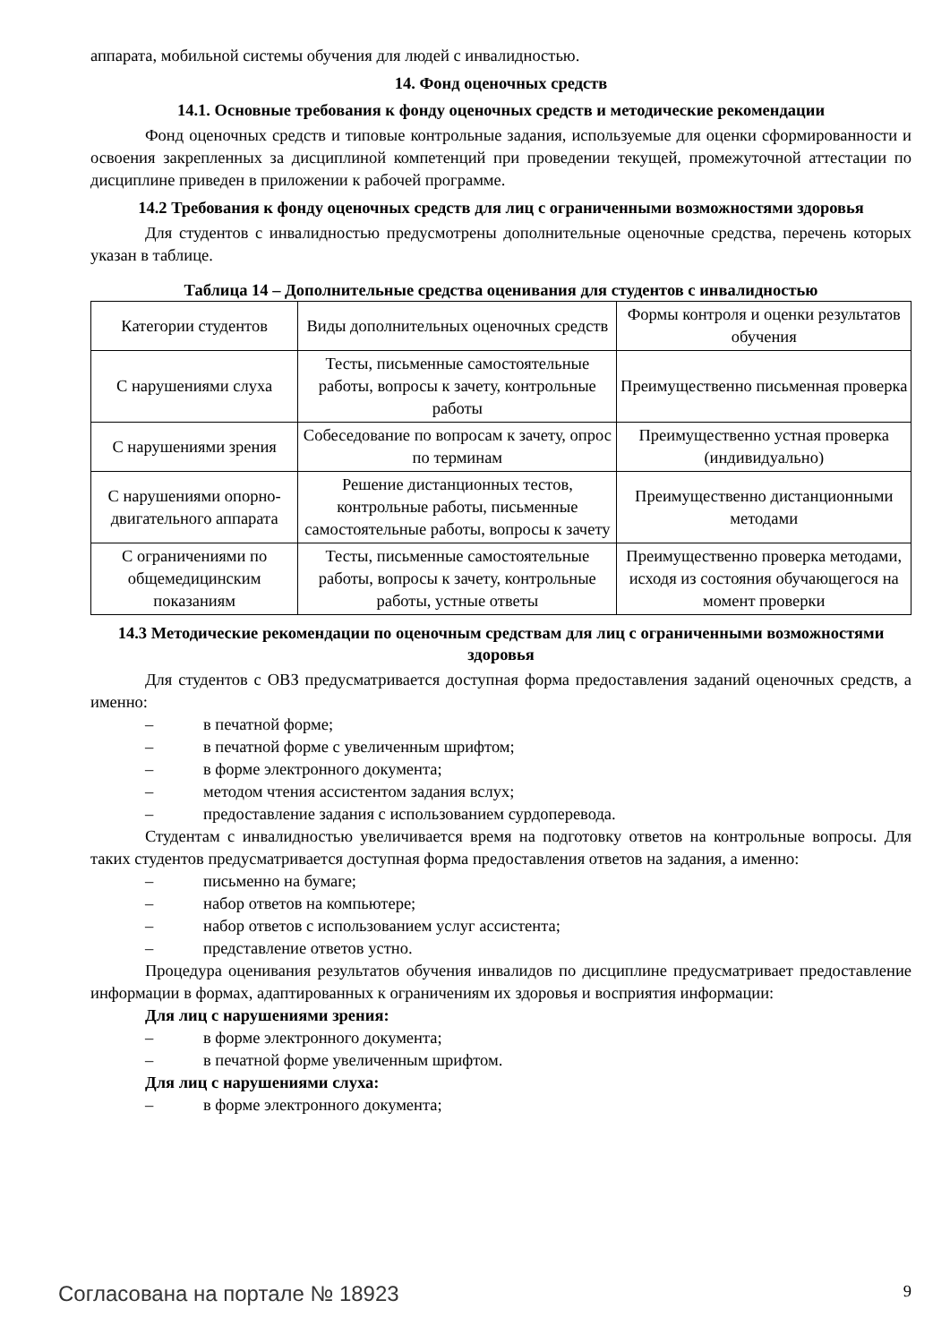аппарата, мобильной системы обучения для людей с инвалидностью.
14. Фонд оценочных средств
14.1. Основные требования к фонду оценочных средств и методические рекомендации
Фонд оценочных средств и типовые контрольные задания, используемые для оценки сформированности и освоения закрепленных за дисциплиной компетенций при проведении текущей, промежуточной аттестации по дисциплине приведен в приложении к рабочей программе.
14.2 Требования к фонду оценочных средств для лиц с ограниченными возможностями здоровья
Для студентов с инвалидностью предусмотрены дополнительные оценочные средства, перечень которых указан в таблице.
Таблица 14 – Дополнительные средства оценивания для студентов с инвалидностью
| Категории студентов | Виды дополнительных оценочных средств | Формы контроля и оценки результатов обучения |
| --- | --- | --- |
| С нарушениями слуха | Тесты, письменные самостоятельные работы, вопросы к зачету, контрольные работы | Преимущественно письменная проверка |
| С нарушениями зрения | Собеседование по вопросам к зачету, опрос по терминам | Преимущественно устная проверка (индивидуально) |
| С нарушениями опорно-двигательного аппарата | Решение дистанционных тестов, контрольные работы, письменные самостоятельные работы, вопросы к зачету | Преимущественно дистанционными методами |
| С ограничениями по общемедицинским показаниям | Тесты, письменные самостоятельные работы, вопросы к зачету, контрольные работы, устные ответы | Преимущественно проверка методами, исходя из состояния обучающегося на момент проверки |
14.3 Методические рекомендации по оценочным средствам для лиц с ограниченными возможностями здоровья
Для студентов с ОВЗ предусматривается доступная форма предоставления заданий оценочных средств, а именно:
– в печатной форме;
– в печатной форме с увеличенным шрифтом;
– в форме электронного документа;
– методом чтения ассистентом задания вслух;
– предоставление задания с использованием сурдоперевода.
Студентам с инвалидностью увеличивается время на подготовку ответов на контрольные вопросы. Для таких студентов предусматривается доступная форма предоставления ответов на задания, а именно:
– письменно на бумаге;
– набор ответов на компьютере;
– набор ответов с использованием услуг ассистента;
– представление ответов устно.
Процедура оценивания результатов обучения инвалидов по дисциплине предусматривает предоставление информации в формах, адаптированных к ограничениям их здоровья и восприятия информации:
Для лиц с нарушениями зрения:
– в форме электронного документа;
– в печатной форме увеличенным шрифтом.
Для лиц с нарушениями слуха:
– в форме электронного документа;
Согласована на портале № 18923 9